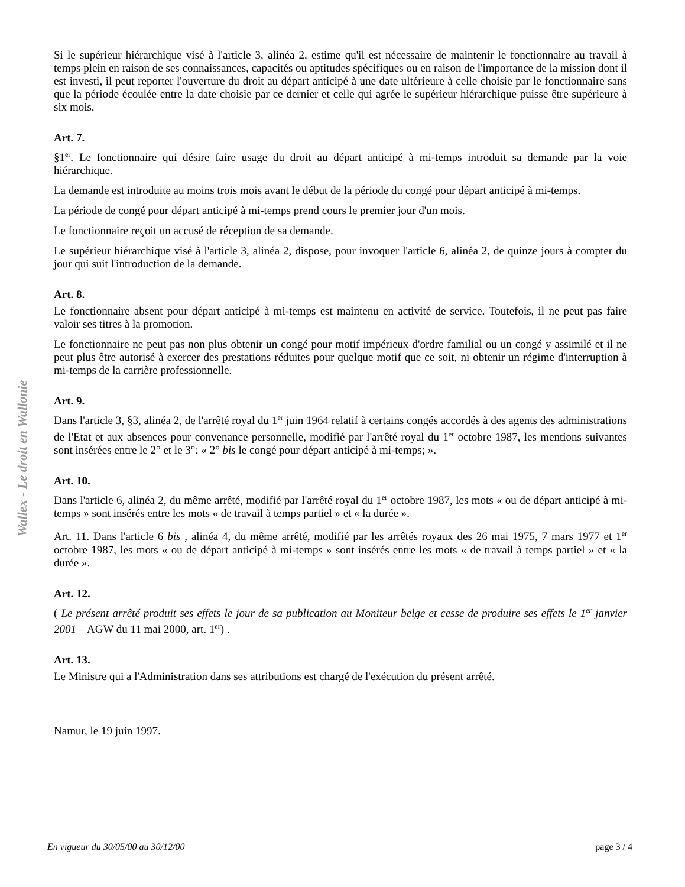Wallex - Le droit en Wallonie
Si le supérieur hiérarchique visé à l'article 3, alinéa 2, estime qu'il est nécessaire de maintenir le fonctionnaire au travail à temps plein en raison de ses connaissances, capacités ou aptitudes spécifiques ou en raison de l'importance de la mission dont il est investi, il peut reporter l'ouverture du droit au départ anticipé à une date ultérieure à celle choisie par le fonctionnaire sans que la période écoulée entre la date choisie par ce dernier et celle qui agrée le supérieur hiérarchique puisse être supérieure à six mois.
Art. 7.
§1<sup>er</sup>. Le fonctionnaire qui désire faire usage du droit au départ anticipé à mi-temps introduit sa demande par la voie hiérarchique.
La demande est introduite au moins trois mois avant le début de la période du congé pour départ anticipé à mi-temps.
La période de congé pour départ anticipé à mi-temps prend cours le premier jour d'un mois.
Le fonctionnaire reçoit un accusé de réception de sa demande.
Le supérieur hiérarchique visé à l'article 3, alinéa 2, dispose, pour invoquer l'article 6, alinéa 2, de quinze jours à compter du jour qui suit l'introduction de la demande.
Art. 8.
Le fonctionnaire absent pour départ anticipé à mi-temps est maintenu en activité de service. Toutefois, il ne peut pas faire valoir ses titres à la promotion.
Le fonctionnaire ne peut pas non plus obtenir un congé pour motif impérieux d'ordre familial ou un congé y assimilé et il ne peut plus être autorisé à exercer des prestations réduites pour quelque motif que ce soit, ni obtenir un régime d'interruption à mi-temps de la carrière professionnelle.
Art. 9.
Dans l'article 3, §3, alinéa 2, de l'arrêté royal du 1<sup>er</sup> juin 1964 relatif à certains congés accordés à des agents des administrations de l'Etat et aux absences pour convenance personnelle, modifié par l'arrêté royal du 1<sup>er</sup> octobre 1987, les mentions suivantes sont insérées entre le 2° et le 3°: « 2° bis le congé pour départ anticipé à mi-temps; ».
Art. 10.
Dans l'article 6, alinéa 2, du même arrêté, modifié par l'arrêté royal du 1<sup>er</sup> octobre 1987, les mots « ou de départ anticipé à mi-temps » sont insérés entre les mots « de travail à temps partiel » et « la durée ».
Art. 11. Dans l'article 6 bis , alinéa 4, du même arrêté, modifié par les arrêtés royaux des 26 mai 1975, 7 mars 1977 et 1<sup>er</sup> octobre 1987, les mots « ou de départ anticipé à mi-temps » sont insérés entre les mots « de travail à temps partiel » et « la durée ».
Art. 12.
( Le présent arrêté produit ses effets le jour de sa publication au Moniteur belge et cesse de produire ses effets le 1<sup>er</sup> janvier 2001 – AGW du 11 mai 2000, art. 1<sup>er</sup>) .
Art. 13.
Le Ministre qui a l'Administration dans ses attributions est chargé de l'exécution du présent arrêté.
Namur, le 19 juin 1997.
En vigueur du 30/05/00 au 30/12/00 page 3 / 4